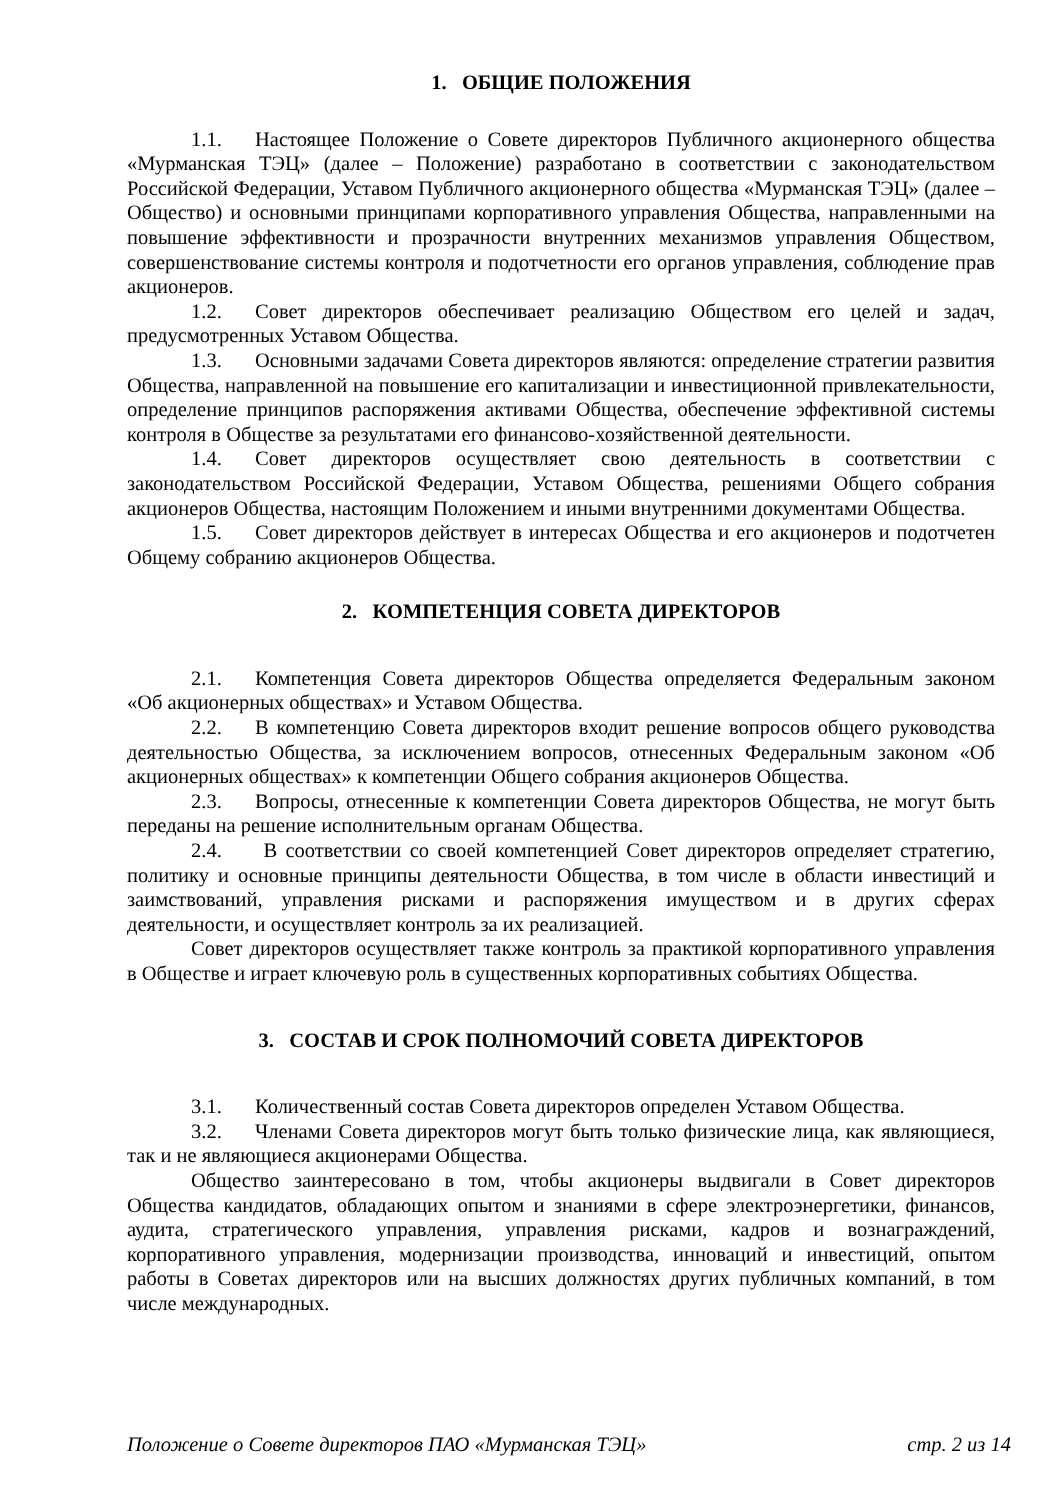1. ОБЩИЕ ПОЛОЖЕНИЯ
1.1. Настоящее Положение о Совете директоров Публичного акционерного общества «Мурманская ТЭЦ» (далее – Положение) разработано в соответствии с законодательством Российской Федерации, Уставом Публичного акционерного общества «Мурманская ТЭЦ» (далее – Общество) и основными принципами корпоративного управления Общества, направленными на повышение эффективности и прозрачности внутренних механизмов управления Обществом, совершенствование системы контроля и подотчетности его органов управления, соблюдение прав акционеров.
1.2. Совет директоров обеспечивает реализацию Обществом его целей и задач, предусмотренных Уставом Общества.
1.3. Основными задачами Совета директоров являются: определение стратегии развития Общества, направленной на повышение его капитализации и инвестиционной привлекательности, определение принципов распоряжения активами Общества, обеспечение эффективной системы контроля в Обществе за результатами его финансово-хозяйственной деятельности.
1.4. Совет директоров осуществляет свою деятельность в соответствии с законодательством Российской Федерации, Уставом Общества, решениями Общего собрания акционеров Общества, настоящим Положением и иными внутренними документами Общества.
1.5. Совет директоров действует в интересах Общества и его акционеров и подотчетен Общему собранию акционеров Общества.
2. КОМПЕТЕНЦИЯ СОВЕТА ДИРЕКТОРОВ
2.1. Компетенция Совета директоров Общества определяется Федеральным законом «Об акционерных обществах» и Уставом Общества.
2.2. В компетенцию Совета директоров входит решение вопросов общего руководства деятельностью Общества, за исключением вопросов, отнесенных Федеральным законом «Об акционерных обществах» к компетенции Общего собрания акционеров Общества.
2.3. Вопросы, отнесенные к компетенции Совета директоров Общества, не могут быть переданы на решение исполнительным органам Общества.
2.4. В соответствии со своей компетенцией Совет директоров определяет стратегию, политику и основные принципы деятельности Общества, в том числе в области инвестиций и заимствований, управления рисками и распоряжения имуществом и в других сферах деятельности, и осуществляет контроль за их реализацией.
Совет директоров осуществляет также контроль за практикой корпоративного управления в Обществе и играет ключевую роль в существенных корпоративных событиях Общества.
3. СОСТАВ И СРОК ПОЛНОМОЧИЙ СОВЕТА ДИРЕКТОРОВ
3.1. Количественный состав Совета директоров определен Уставом Общества.
3.2. Членами Совета директоров могут быть только физические лица, как являющиеся, так и не являющиеся акционерами Общества.
Общество заинтересовано в том, чтобы акционеры выдвигали в Совет директоров Общества кандидатов, обладающих опытом и знаниями в сфере электроэнергетики, финансов, аудита, стратегического управления, управления рисками, кадров и вознаграждений, корпоративного управления, модернизации производства, инноваций и инвестиций, опытом работы в Советах директоров или на высших должностях других публичных компаний, в том числе международных.
Положение о Совете директоров ПАО «Мурманская ТЭЦ» стр. 2 из 14